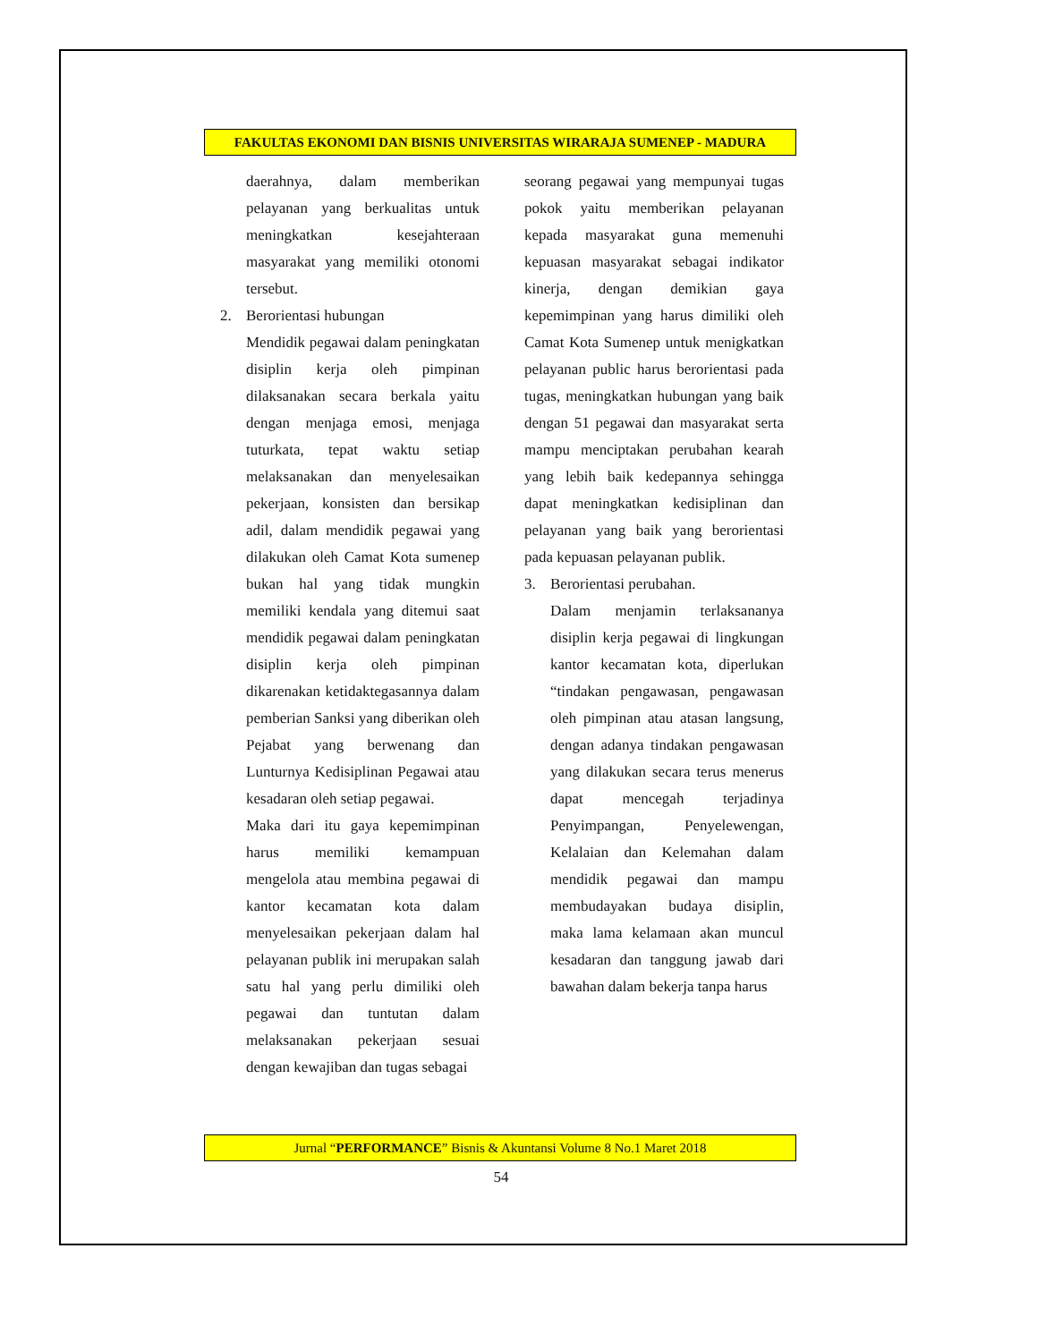FAKULTAS EKONOMI DAN BISNIS UNIVERSITAS WIRARAJA SUMENEP - MADURA
daerahnya, dalam memberikan pelayanan yang berkualitas untuk meningkatkan kesejahteraan masyarakat yang memiliki otonomi tersebut.
2. Berorientasi hubungan
Mendidik pegawai dalam peningkatan disiplin kerja oleh pimpinan dilaksanakan secara berkala yaitu dengan menjaga emosi, menjaga tuturkata, tepat waktu setiap melaksanakan dan menyelesaikan pekerjaan, konsisten dan bersikap adil, dalam mendidik pegawai yang dilakukan oleh Camat Kota sumenep bukan hal yang tidak mungkin memiliki kendala yang ditemui saat mendidik pegawai dalam peningkatan disiplin kerja oleh pimpinan dikarenakan ketidaktegasannya dalam pemberian Sanksi yang diberikan oleh Pejabat yang berwenang dan Lunturnya Kedisiplinan Pegawai atau kesadaran oleh setiap pegawai.
Maka dari itu gaya kepemimpinan harus memiliki kemampuan mengelola atau membina pegawai di kantor kecamatan kota dalam menyelesaikan pekerjaan dalam hal pelayanan publik ini merupakan salah satu hal yang perlu dimiliki oleh pegawai dan tuntutan dalam melaksanakan pekerjaan sesuai dengan kewajiban dan tugas sebagai
seorang pegawai yang mempunyai tugas pokok yaitu memberikan pelayanan kepada masyarakat guna memenuhi kepuasan masyarakat sebagai indikator kinerja, dengan demikian gaya kepemimpinan yang harus dimiliki oleh Camat Kota Sumenep untuk menigkatkan pelayanan public harus berorientasi pada tugas, meningkatkan hubungan yang baik dengan 51 pegawai dan masyarakat serta mampu menciptakan perubahan kearah yang lebih baik kedepannya sehingga dapat meningkatkan kedisiplinan dan pelayanan yang baik yang berorientasi pada kepuasan pelayanan publik.
3. Berorientasi perubahan.
Dalam menjamin terlaksananya disiplin kerja pegawai di lingkungan kantor kecamatan kota, diperlukan “tindakan pengawasan, pengawasan oleh pimpinan atau atasan langsung, dengan adanya tindakan pengawasan yang dilakukan secara terus menerus dapat mencegah terjadinya Penyimpangan, Penyelewengan, Kelalaian dan Kelemahan dalam mendidik pegawai dan mampu membudayakan budaya disiplin, maka lama kelamaan akan muncul kesadaran dan tanggung jawab dari bawahan dalam bekerja tanpa harus
Jurnal “PERFORMANCE” Bisnis & Akuntansi Volume 8 No.1 Maret 2018
54